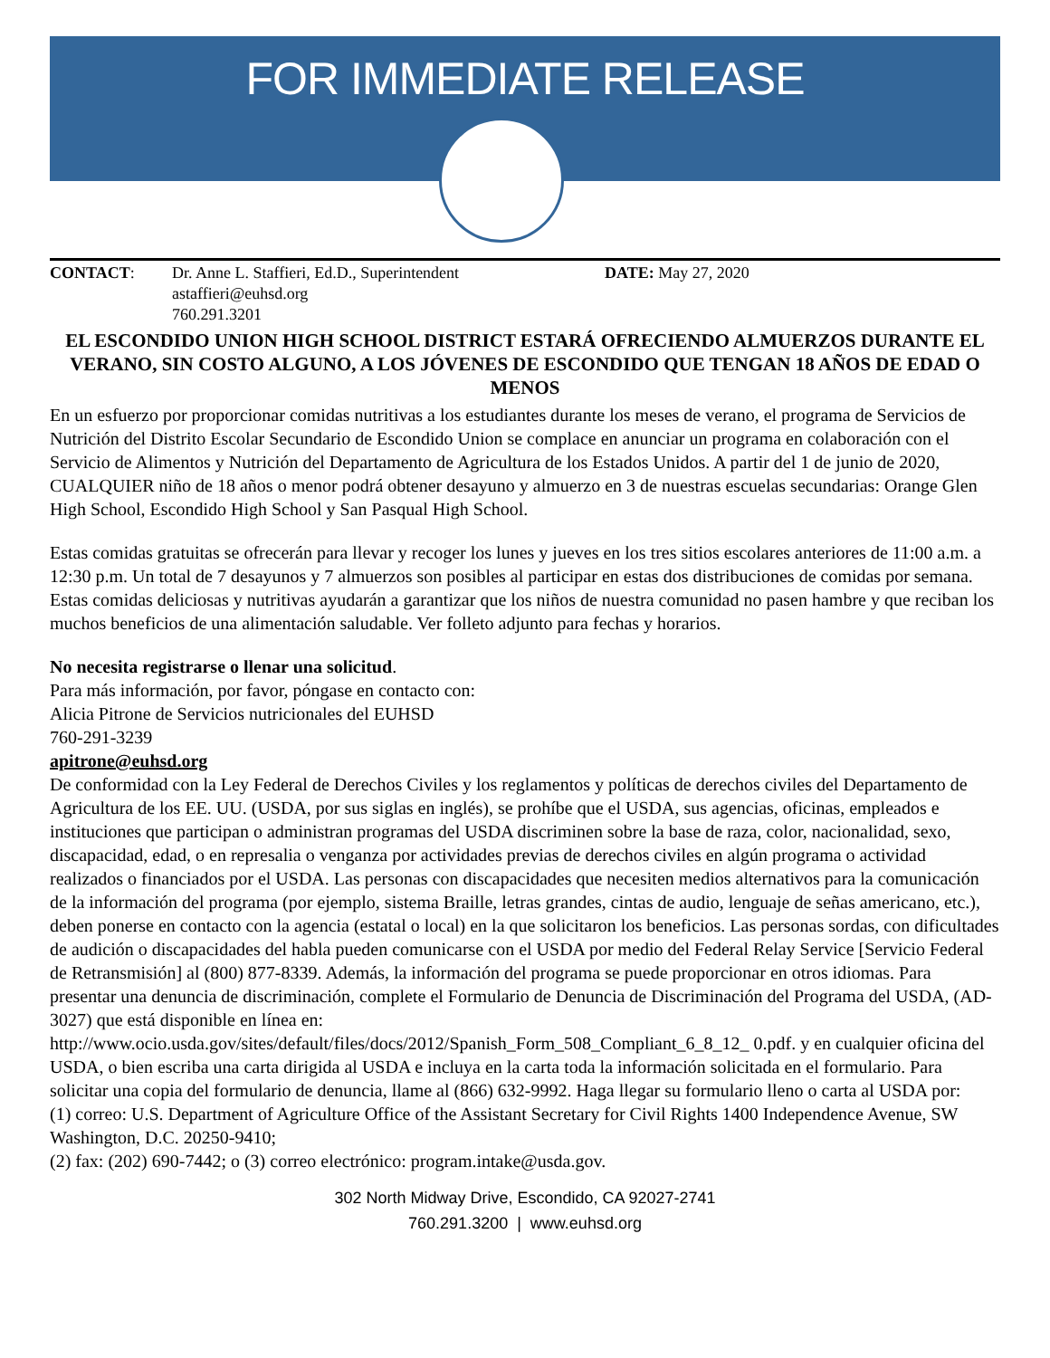FOR IMMEDIATE RELEASE
CONTACT: Dr. Anne L. Staffieri, Ed.D., Superintendent
astaffieri@euhsd.org
760.291.3201
DATE: May 27, 2020
EL ESCONDIDO UNION HIGH SCHOOL DISTRICT ESTARÁ OFRECIENDO ALMUERZOS DURANTE EL VERANO, SIN COSTO ALGUNO, A LOS JÓVENES DE ESCONDIDO QUE TENGAN 18 AÑOS DE EDAD O MENOS
En un esfuerzo por proporcionar comidas nutritivas a los estudiantes durante los meses de verano, el programa de Servicios de Nutrición del Distrito Escolar Secundario de Escondido Union se complace en anunciar un programa en colaboración con el Servicio de Alimentos y Nutrición del Departamento de Agricultura de los Estados Unidos. A partir del 1 de junio de 2020, CUALQUIER niño de 18 años o menor podrá obtener desayuno y almuerzo en 3 de nuestras escuelas secundarias: Orange Glen High School, Escondido High School y San Pasqual High School.
Estas comidas gratuitas se ofrecerán para llevar y recoger los lunes y jueves en los tres sitios escolares anteriores de 11:00 a.m. a 12:30 p.m. Un total de 7 desayunos y 7 almuerzos son posibles al participar en estas dos distribuciones de comidas por semana. Estas comidas deliciosas y nutritivas ayudarán a garantizar que los niños de nuestra comunidad no pasen hambre y que reciban los muchos beneficios de una alimentación saludable. Ver folleto adjunto para fechas y horarios.
No necesita registrarse o llenar una solicitud.
Para más información, por favor, póngase en contacto con:
Alicia Pitrone de Servicios nutricionales del EUHSD
760-291-3239
apitrone@euhsd.org
De conformidad con la Ley Federal de Derechos Civiles y los reglamentos y políticas de derechos civiles del Departamento de Agricultura de los EE. UU. (USDA, por sus siglas en inglés), se prohíbe que el USDA, sus agencias, oficinas, empleados e instituciones que participan o administran programas del USDA discriminen sobre la base de raza, color, nacionalidad, sexo, discapacidad, edad, o en represalia o venganza por actividades previas de derechos civiles en algún programa o actividad realizados o financiados por el USDA. Las personas con discapacidades que necesiten medios alternativos para la comunicación de la información del programa (por ejemplo, sistema Braille, letras grandes, cintas de audio, lenguaje de señas americano, etc.), deben ponerse en contacto con la agencia (estatal o local) en la que solicitaron los beneficios. Las personas sordas, con dificultades de audición o discapacidades del habla pueden comunicarse con el USDA por medio del Federal Relay Service [Servicio Federal de Retransmisión] al (800) 877-8339. Además, la información del programa se puede proporcionar en otros idiomas. Para presentar una denuncia de discriminación, complete el Formulario de Denuncia de Discriminación del Programa del USDA, (AD-3027) que está disponible en línea en: http://www.ocio.usda.gov/sites/default/files/docs/2012/Spanish_Form_508_Compliant_6_8_12_ 0.pdf. y en cualquier oficina del USDA, o bien escriba una carta dirigida al USDA e incluya en la carta toda la información solicitada en el formulario. Para solicitar una copia del formulario de denuncia, llame al (866) 632-9992. Haga llegar su formulario lleno o carta al USDA por:
(1) correo: U.S. Department of Agriculture Office of the Assistant Secretary for Civil Rights 1400 Independence Avenue, SW Washington, D.C. 20250-9410;
(2) fax: (202) 690-7442; o (3) correo electrónico: program.intake@usda.gov.
302 North Midway Drive, Escondido, CA 92027-2741
760.291.3200 | www.euhsd.org